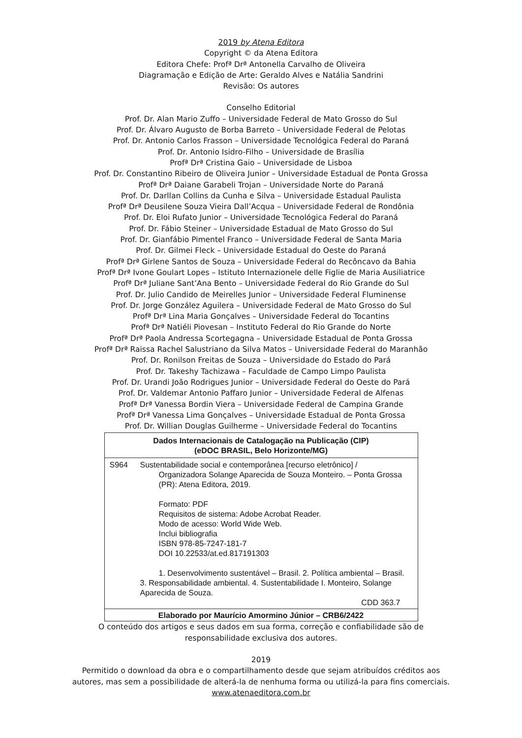2019 by Atena Editora
Copyright © da Atena Editora
Editora Chefe: Profª Drª Antonella Carvalho de Oliveira
Diagramação e Edição de Arte: Geraldo Alves e Natália Sandrini
Revisão: Os autores
Conselho Editorial
Prof. Dr. Alan Mario Zuffo – Universidade Federal de Mato Grosso do Sul
Prof. Dr. Álvaro Augusto de Borba Barreto – Universidade Federal de Pelotas
Prof. Dr. Antonio Carlos Frasson – Universidade Tecnológica Federal do Paraná
Prof. Dr. Antonio Isidro-Filho – Universidade de Brasília
Profª Drª Cristina Gaio – Universidade de Lisboa
Prof. Dr. Constantino Ribeiro de Oliveira Junior – Universidade Estadual de Ponta Grossa
Profª Drª Daiane Garabeli Trojan – Universidade Norte do Paraná
Prof. Dr. Darllan Collins da Cunha e Silva – Universidade Estadual Paulista
Profª Drª Deusilene Souza Vieira Dall’Acqua – Universidade Federal de Rondônia
Prof. Dr. Eloi Rufato Junior – Universidade Tecnológica Federal do Paraná
Prof. Dr. Fábio Steiner – Universidade Estadual de Mato Grosso do Sul
Prof. Dr. Gianfábio Pimentel Franco – Universidade Federal de Santa Maria
Prof. Dr. Gilmei Fleck – Universidade Estadual do Oeste do Paraná
Profª Drª Girlene Santos de Souza – Universidade Federal do Recôncavo da Bahia
Profª Drª Ivone Goulart Lopes – Istituto Internazionele delle Figlie de Maria Ausiliatrice
Profª Drª Juliane Sant’Ana Bento – Universidade Federal do Rio Grande do Sul
Prof. Dr. Julio Candido de Meirelles Junior – Universidade Federal Fluminense
Prof. Dr. Jorge González Aguilera – Universidade Federal de Mato Grosso do Sul
Profª Drª Lina Maria Gonçalves – Universidade Federal do Tocantins
Profª Drª Natiéli Piovesan – Instituto Federal do Rio Grande do Norte
Profª Drª Paola Andressa Scortegagna – Universidade Estadual de Ponta Grossa
Profª Drª Raissa Rachel Salustriano da Silva Matos – Universidade Federal do Maranhão
Prof. Dr. Ronilson Freitas de Souza – Universidade do Estado do Pará
Prof. Dr. Takeshy Tachizawa – Faculdade de Campo Limpo Paulista
Prof. Dr. Urandi João Rodrigues Junior – Universidade Federal do Oeste do Pará
Prof. Dr. Valdemar Antonio Paffaro Junior – Universidade Federal de Alfenas
Profª Drª Vanessa Bordin Viera – Universidade Federal de Campina Grande
Profª Drª Vanessa Lima Gonçalves – Universidade Estadual de Ponta Grossa
Prof. Dr. Willian Douglas Guilherme – Universidade Federal do Tocantins
Dados Internacionais de Catalogação na Publicação (CIP)
(eDOC BRASIL, Belo Horizonte/MG)
S964 Sustentabilidade social e contemporânea [recurso eletrônico] /
Organizadora Solange Aparecida de Souza Monteiro. – Ponta Grossa (PR): Atena Editora, 2019.
Formato: PDF
Requisitos de sistema: Adobe Acrobat Reader.
Modo de acesso: World Wide Web.
Inclui bibliografia
ISBN 978-85-7247-181-7
DOI 10.22533/at.ed.817191303
1. Desenvolvimento sustentável – Brasil. 2. Política ambiental – Brasil. 3. Responsabilidade ambiental. 4. Sustentabilidade I. Monteiro, Solange Aparecida de Souza.
CDD 363.7
Elaborado por Maurício Amormino Júnior – CRB6/2422
O conteúdo dos artigos e seus dados em sua forma, correção e confiabilidade são de
responsabilidade exclusiva dos autores.
2019
Permitido o download da obra e o compartilhamento desde que sejam atribuídos créditos aos
autores, mas sem a possibilidade de alterá-la de nenhuma forma ou utilizá-la para fins comerciais.
www.atenaeditora.com.br